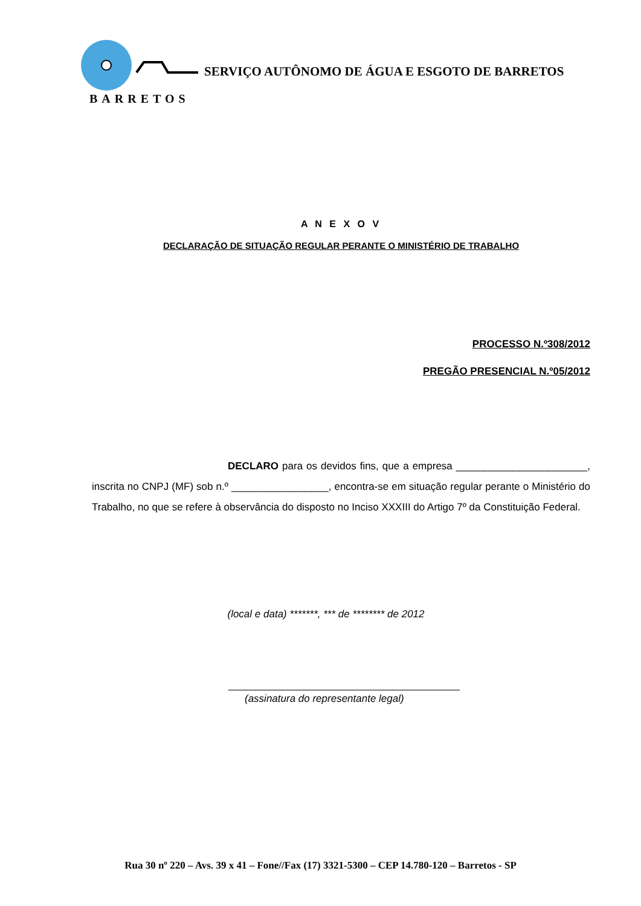BARRETOS
SERVIÇO AUTÔNOMO DE ÁGUA E ESGOTO DE BARRETOS
A N E X O V
DECLARAÇÃO DE SITUAÇÃO REGULAR PERANTE O MINISTÉRIO DE TRABALHO
PROCESSO N.º308/2012
PREGÃO PRESENCIAL N.º05/2012
DECLARO para os devidos fins, que a empresa _______________________, inscrita no CNPJ (MF) sob n.º _________________, encontra-se em situação regular perante o Ministério do Trabalho, no que se refere à observância do disposto no Inciso XXXIII do Artigo 7º da Constituição Federal.
(local e data) *******, *** de ******** de 2012
(assinatura do representante legal)
Rua 30 nº 220 – Avs. 39 x 41 – Fone//Fax (17) 3321-5300 – CEP 14.780-120 – Barretos - SP